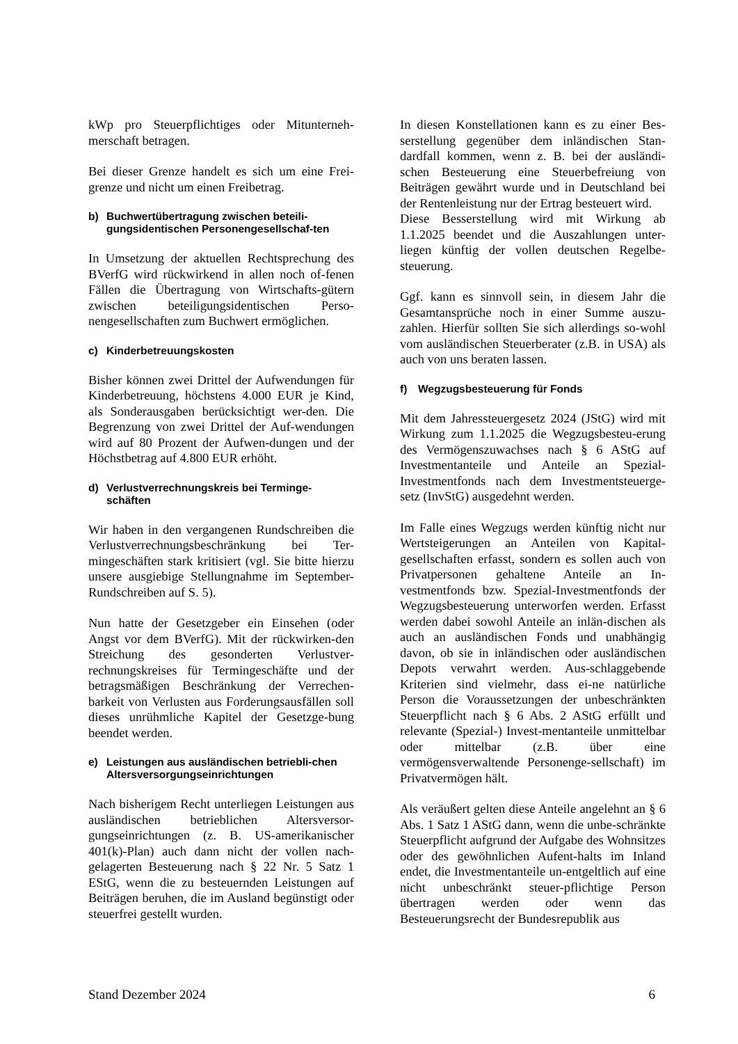kWp pro Steuerpflichtiges oder Mitunterneh-merschaft betragen.
Bei dieser Grenze handelt es sich um eine Frei-grenze und nicht um einen Freibetrag.
b) Buchwertübertragung zwischen beteili-gungsidentischen Personengesellschaf-ten
In Umsetzung der aktuellen Rechtsprechung des BVerfG wird rückwirkend in allen noch of-fenen Fällen die Übertragung von Wirtschafts-gütern zwischen beteiligungsidentischen Perso-nengesellschaften zum Buchwert ermöglichen.
c) Kinderbetreuungskosten
Bisher können zwei Drittel der Aufwendungen für Kinderbetreuung, höchstens 4.000 EUR je Kind, als Sonderausgaben berücksichtigt wer-den. Die Begrenzung von zwei Drittel der Auf-wendungen wird auf 80 Prozent der Aufwen-dungen und der Höchstbetrag auf 4.800 EUR erhöht.
d) Verlustverrechnungskreis bei Terminge-schäften
Wir haben in den vergangenen Rundschreiben die Verlustverrechnungsbeschränkung bei Ter-mingeschäften stark kritisiert (vgl. Sie bitte hierzu unsere ausgiebige Stellungnahme im September-Rundschreiben auf S. 5).
Nun hatte der Gesetzgeber ein Einsehen (oder Angst vor dem BVerfG). Mit der rückwirken-den Streichung des gesonderten Verlustver-rechnungskreises für Termingeschäfte und der betragsmäßigen Beschränkung der Verrechen-barkeit von Verlusten aus Forderungsausfällen soll dieses unrühmliche Kapitel der Gesetzge-bung beendet werden.
e) Leistungen aus ausländischen betriebli-chen Altersversorgungseinrichtungen
Nach bisherigem Recht unterliegen Leistungen aus ausländischen betrieblichen Altersversor-gungseinrichtungen (z. B. US-amerikanischer 401(k)-Plan) auch dann nicht der vollen nach-gelagerten Besteuerung nach § 22 Nr. 5 Satz 1 EStG, wenn die zu besteuernden Leistungen auf Beiträgen beruhen, die im Ausland begünstigt oder steuerfrei gestellt wurden.
In diesen Konstellationen kann es zu einer Bes-serstellung gegenüber dem inländischen Stan-dardfall kommen, wenn z. B. bei der ausländi-schen Besteuerung eine Steuerbefreiung von Beiträgen gewährt wurde und in Deutschland bei der Rentenleistung nur der Ertrag besteuert wird.
Diese Besserstellung wird mit Wirkung ab 1.1.2025 beendet und die Auszahlungen unter-liegen künftig der vollen deutschen Regelbe-steuerung.
Ggf. kann es sinnvoll sein, in diesem Jahr die Gesamtansprüche noch in einer Summe auszu-zahlen. Hierfür sollten Sie sich allerdings so-wohl vom ausländischen Steuerberater (z.B. in USA) als auch von uns beraten lassen.
f) Wegzugsbesteuerung für Fonds
Mit dem Jahressteuergesetz 2024 (JStG) wird mit Wirkung zum 1.1.2025 die Wegzugsbesteu-erung des Vermögenszuwachses nach § 6 AStG auf Investmentanteile und Anteile an Spezial-Investmentfonds nach dem Investmentsteuerge-setz (InvStG) ausgedehnt werden.
Im Falle eines Wegzugs werden künftig nicht nur Wertsteigerungen an Anteilen von Kapital-gesellschaften erfasst, sondern es sollen auch von Privatpersonen gehaltene Anteile an In-vestmentfonds bzw. Spezial-Investmentfonds der Wegzugsbesteuerung unterworfen werden. Erfasst werden dabei sowohl Anteile an inlän-dischen als auch an ausländischen Fonds und unabhängig davon, ob sie in inländischen oder ausländischen Depots verwahrt werden. Aus-schlaggebende Kriterien sind vielmehr, dass ei-ne natürliche Person die Voraussetzungen der unbeschränkten Steuerpflicht nach § 6 Abs. 2 AStG erfüllt und relevante (Spezial-) Invest-mentanteile unmittelbar oder mittelbar (z.B. über eine vermögensverwaltende Personenge-sellschaft) im Privatvermögen hält.
Als veräußert gelten diese Anteile angelehnt an § 6 Abs. 1 Satz 1 AStG dann, wenn die unbe-schränkte Steuerpflicht aufgrund der Aufgabe des Wohnsitzes oder des gewöhnlichen Aufent-halts im Inland endet, die Investmentanteile un-entgeltlich auf eine nicht unbeschränkt steuer-pflichtige Person übertragen werden oder wenn das Besteuerungsrecht der Bundesrepublik aus
Stand Dezember 2024 6